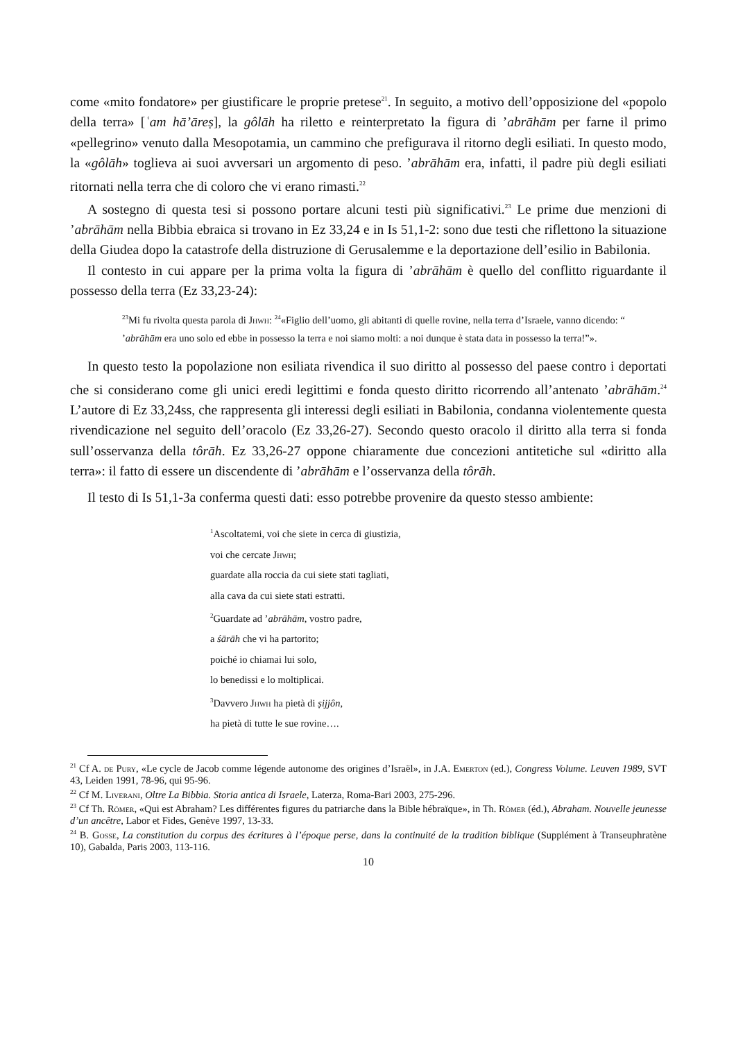come «mito fondatore» per giustificare le proprie pretese<sup>21</sup>. In seguito, a motivo dell’opposizione del «popolo della terra» [ʿam hā’āreṣ], la gôlāh ha riletto e reinterpretato la figura di ’abrāhām per farne il primo «pellegrino» venuto dalla Mesopotamia, un cammino che prefigurava il ritorno degli esiliati. In questo modo, la «gôlāh» toglieva ai suoi avversari un argomento di peso. ’abrāhām era, infatti, il padre più degli esiliati ritornati nella terra che di coloro che vi erano rimasti.<sup>22</sup>
A sostegno di questa tesi si possono portare alcuni testi più significativi.<sup>23</sup> Le prime due menzioni di ’abrāhām nella Bibbia ebraica si trovano in Ez 33,24 e in Is 51,1-2: sono due testi che riflettono la situazione della Giudea dopo la catastrofe della distruzione di Gerusalemme e la deportazione dell’esilio in Babilonia.
Il contesto in cui appare per la prima volta la figura di ’abrāhām è quello del conflitto riguardante il possesso della terra (Ez 33,23-24):
<sup>23</sup> Mi fu rivolta questa parola di Jhwh: <sup>24</sup>«Figlio dell’uomo, gli abitanti di quelle rovine, nella terra d’Israele, vanno dicendo: “ ’abrāhām era uno solo ed ebbe in possesso la terra e noi siamo molti: a noi dunque è stata data in possesso la terra!”».
In questo testo la popolazione non esiliata rivendica il suo diritto al possesso del paese contro i deportati che si considerano come gli unici eredi legittimi e fonda questo diritto ricorrendo all’antenato ’abrāhām.<sup>24</sup> L’autore di Ez 33,24ss, che rappresenta gli interessi degli esiliati in Babilonia, condanna violentemente questa rivendicazione nel seguito dell’oracolo (Ez 33,26-27). Secondo questo oracolo il diritto alla terra si fonda sull’osservanza della tôrāh. Ez 33,26-27 oppone chiaramente due concezioni antitetiche sul «diritto alla terra»: il fatto di essere un discendente di ’abrāhām e l’osservanza della tôrāh.
Il testo di Is 51,1-3a conferma questi dati: esso potrebbe provenire da questo stesso ambiente:
<sup>1</sup> Ascoltatemi, voi che siete in cerca di giustizia,
voi che cercate Jhwh;
guardate alla roccia da cui siete stati tagliati,
alla cava da cui siete stati estratti.
<sup>2</sup> Guardate ad ’abrāhām, vostro padre,
a śārāh che vi ha partorito;
poiché io chiamai lui solo,
lo benedissi e lo moltiplicai.
<sup>3</sup> Davvero Jhwh ha pietà di ṣijjôn,
ha pietà di tutte le sue rovine….
<sup>21</sup> Cf A. de Pury, «Le cycle de Jacob comme légende autonome des origines d’Israël», in J.A. Emerton (ed.), Congress Volume. Leuven 1989, SVT 43, Leiden 1991, 78-96, qui 95-96.
<sup>22</sup> Cf M. Liverani, Oltre La Bibbia. Storia antica di Israele, Laterza, Roma-Bari 2003, 275-296.
<sup>23</sup> Cf Th. Römer, «Qui est Abraham? Les différentes figures du patriarche dans la Bible hébraïque», in Th. Römer (éd.), Abraham. Nouvelle jeunesse d’un ancêtre, Labor et Fides, Genève 1997, 13-33.
<sup>24</sup> B. Gosse, La constitution du corpus des écritures à l’époque perse, dans la continuité de la tradition biblique (Supplément à Transeuphratène 10), Gabalda, Paris 2003, 113-116.
10